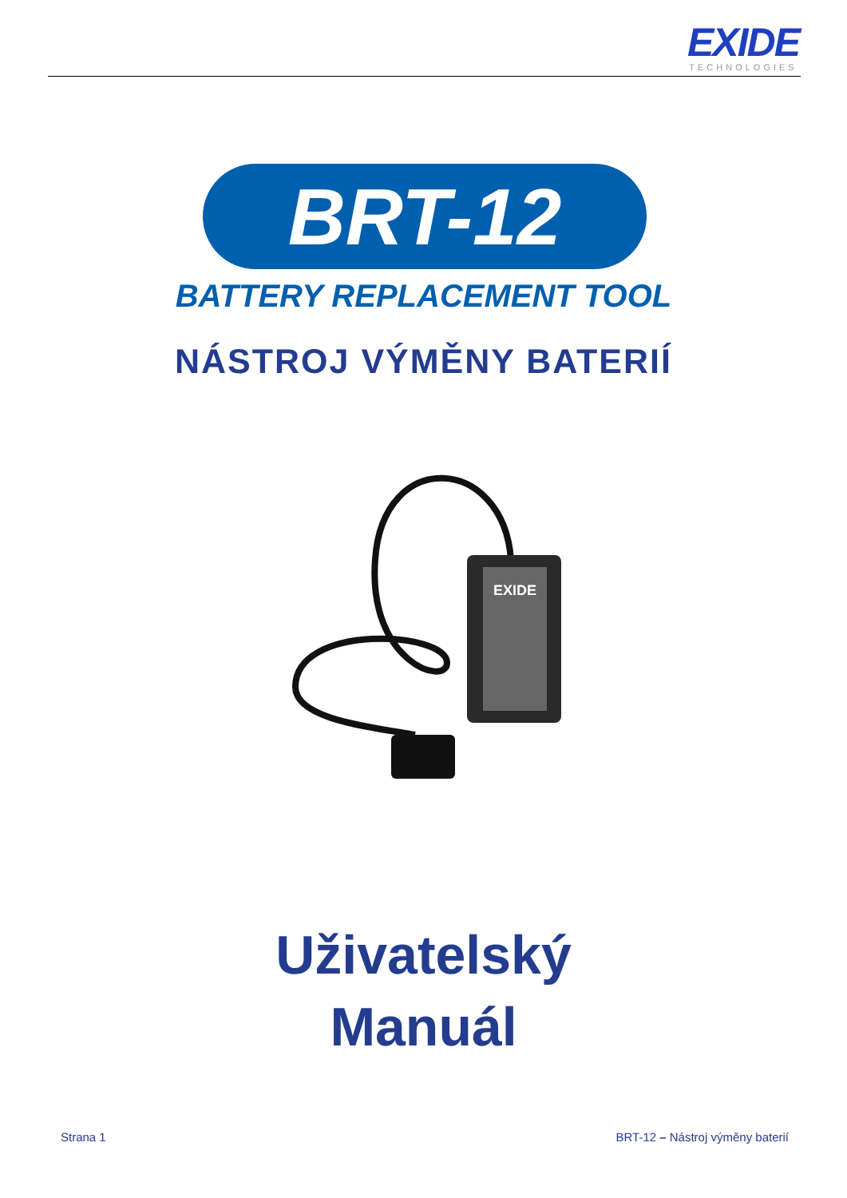EXIDE
TECHNOLOGIES
BRT-12
BATTERY REPLACEMENT TOOL
NÁSTROJ VÝMĚNY BATERIÍ
EXIDE
Uživatelský
Manuál
Strana 1 BRT-12 – Nástroj výměny baterií